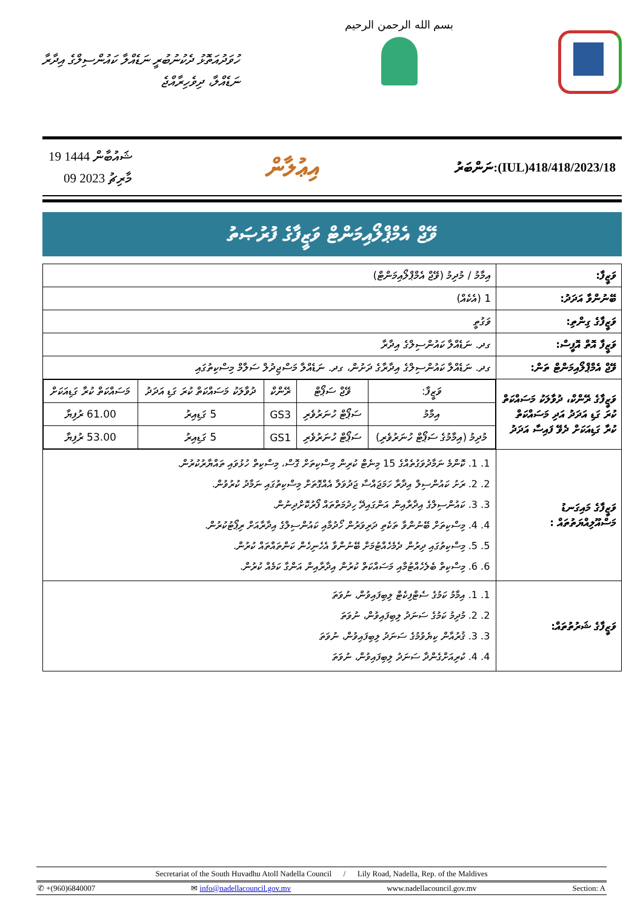ހުވަދުއަތޮޅު ދެކުނުބުރީ ނަޑެއްލާ ކައުންސިލްގެ އިދާރާ
ނަޑެއްލާ، ދިވެހިރާއްޖެ
بسم الله الرحمن الرحيم
19 ޝައުބާން 1444
09 މާރިޗު 2023
އިޢުލާން
ނަންބަރު:(IUL)418/418/2023/18
ވޭޖް އެމްޕްލޯއިމަންޓް ވަޒީފާގެ ފުރުޞަތު
| ވަޒީފާ: | އިމާމު / މުދިމު (ވޭޖް އެމްޕްލޯއިމަންޓް) |
| ބޭނުންވާ އަދަދު: | 1 (އެކެއް) |
| ވަޒީފާގެ ގިންތި: | ވަގުތީ |
| ވަޒީފާ އޮތް އޮފީސް: | ގދ. ނަޑެއްލާ ކައުންސިލްގެ އިދާރާ |
| ވޭޖް އެމްޕްލޯއިމަންޓް ތަން: | ގދ. ނަޑެއްލާ ކައުންސިލްގެ އިދާރާގެ ދަށުން، ގދ. ނަޑެއްލާ މަސްޖިދުލް ސަލާމް މިސްކިތުގައި |
| ވަޒީފާގެ ރޭންކް، ދުވާލަކު މަސައްކަތް ކުރަ ގަޑި އަދަދު އަދި މަސައްކަތް ކުރާ ގަޑިއަކަށް ދެވޭ ފައިސާ އަދަދު | / ވަޒީފާ: / ވޭޖް ސަޕޯޓް / ރޭންކް / ދުވާލަކު މަސައްކަތް ކުރަ ގަޑި އަދަދު / މަސައްކަތް ކުރާ ގަޑިއަކަށް / / --- / --- / --- / --- / --- / / އިމާމު / ސަޕޯޓް ހުނަރުވެރި / GS3 / 5 ގަޑިއިރު / 61.00 ރުފިޔާ / / މުދިމު (އިމާމުގެ ސަޕޯޓް ހުނަރުވެރި) / ސަޕޯޓް ހުނަރުވެރި / GS1 / 5 ގަޑިއިރު / 53.00 ރުފިޔާ / |
| ވަޒީފާގެ މައިގަނޑު މަސްއޫލިއްޔަތުތައް : | 1. 1. ކޮންމެ ނަމާދުވަގުތެއްގެ 15 މިނެޓް ކުރިން މިސްކިތަށް ގޮސް، މިސްކިތް ހުޅުވައި ތައްޔާރުކުރުން. 2. 2. ރަށު ކައުންސިލް އިދާރާ ހަމަޖައްސާ ޖަދުވަލާ އެއްގޮތަށް މިސްކިތުގައި ނަމާދު ކުރުވުން. 3. 3. ކައުންސިލްގެ އިދާރާއިން އަންގައިދޭ ހިދުމަތްތައް ފޯރުކޮށްދިނުން. 4. 4. މިސްކިތަށް ބޭނުންވާ ތަކެތި ދަރިވަރުން ހޯދުމާއި ކައުންސިލްގެ އިދާރާއަށް ރިޕޯޓުކުރުން. 5. 5. މިސްކިތުގައި ދިރުން ދެމެހެއްޓުމަށް ބޭނުންވާ އެހެނިހެން ކަންތައްތައް ކުރުން. 6. 6. މިސްކިތް ބެލެހެއްޓުމާއި މަސައްކަތް ކުރުން އިދާރާއިން އަންގާ ކަމެއް ކުރުން. |
| ވަޒީފާގެ ޝަރުތުތައް: | 1. 1. އިމާމު ކަމުގެ ސެޓްފިކެޓް ލިބިފައިވުން، ނުވަތަ 2. 2. މުދިމު ކަމުގެ ސަނަދު ލިބިފައިވުން، ނުވަތަ 3. 3. ޤުރުއާން ކިޔެވުމުގެ ސަނަދު ލިބިފައިވުން، ނުވަތަ 4. 4. ކުރިއަށްގެންދާ ސަނަދު ލިބިފައިވުން، ނުވަތަ |
Secretariat of the South Huvadhu Atoll Nadella Council / Lily Road, Nadella, Rep. of the Maldives
✆ +(960)6840007 ✉ info@nadellacouncil.gov.mv www.nadellacouncil.gov.mv Section: A